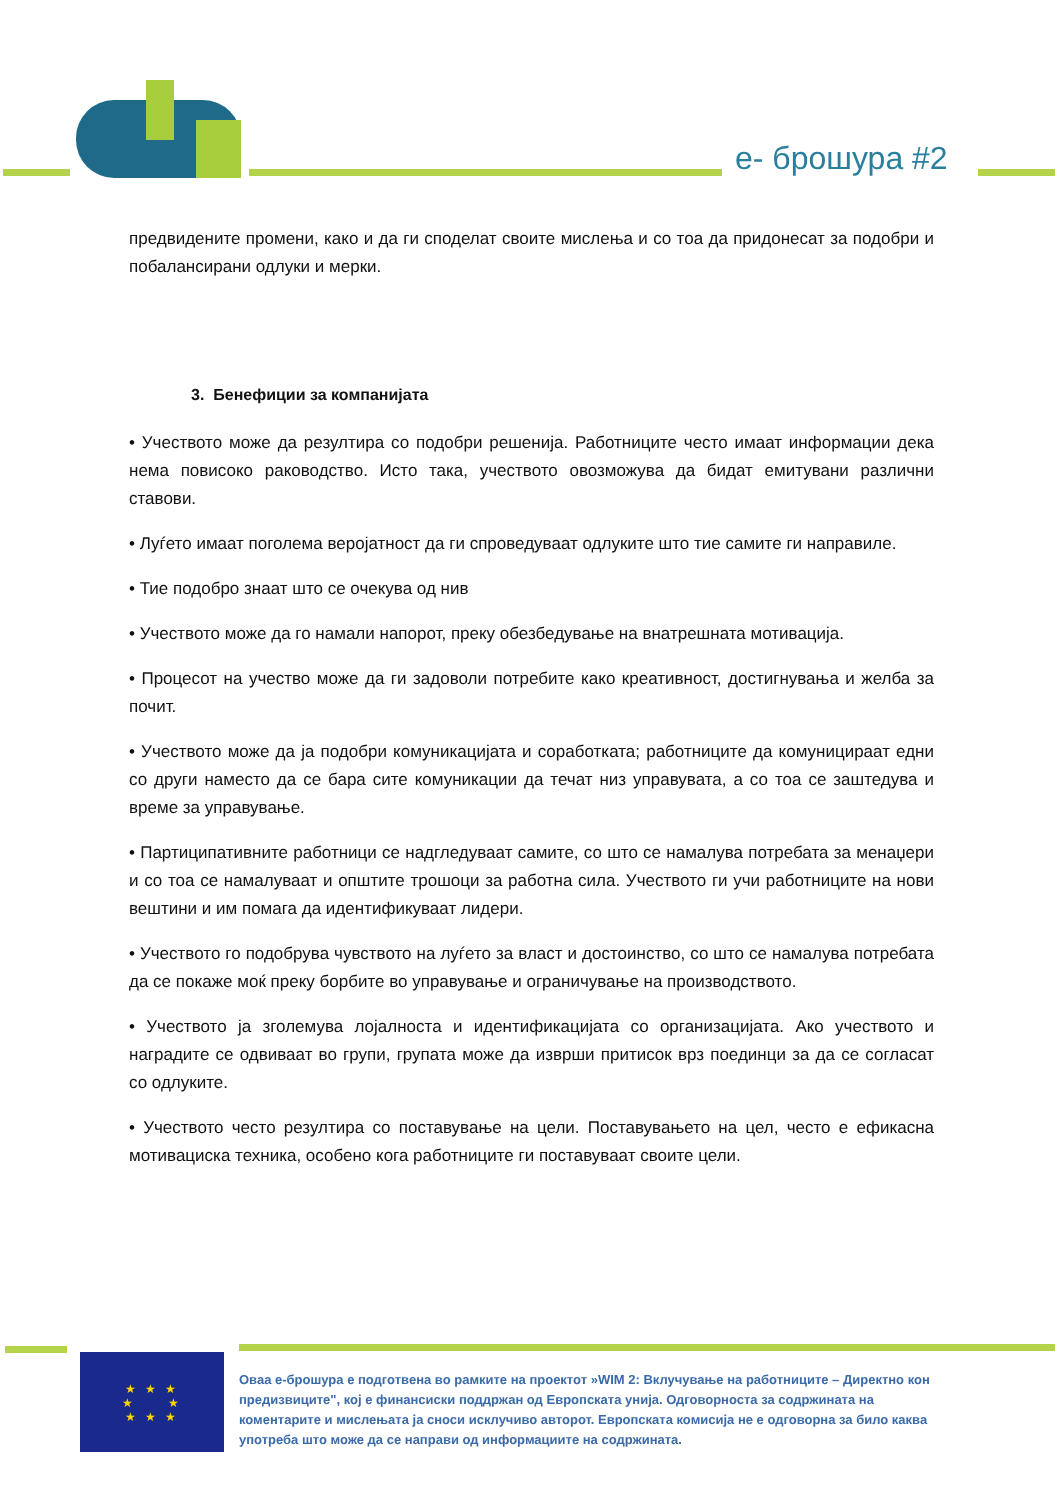e- брошура #2
предвидените промени, како и да ги споделат своите мислења и со тоа да придонесат за подобри и побалансирани одлуки и мерки.
3. Бенефиции за компанијата
• Учеството може да резултира со подобри решенија. Работниците често имаат информации дека нема повисоко раководство. Исто така, учеството овозможува да бидат емитувани различни ставови.
• Луѓето имаат поголема веројатност да ги спроведуваат одлуките што тие самите ги направиле.
• Тие подобро знаат што се очекува од нив
• Учеството може да го намали напорот, преку обезбедување на внатрешната мотивација.
• Процесот на учество може да ги задоволи потребите како креативност, достигнувања и желба за почит.
• Учеството може да ја подобри комуникацијата и соработката; работниците да комуницираат едни со други наместо да се бара сите комуникации да течат низ управувата, а со тоа се заштедува и време за управување.
• Партиципативните работници се надгледуваат самите, со што се намалува потребата за менаџери и со тоа се намалуваат и општите трошоци за работна сила. Учеството ги учи работниците на нови вештини и им помага да идентификуваат лидери.
• Учеството го подобрува чувството на луѓето за власт и достоинство, со што се намалува потребата да се покаже моќ преку борбите во управување и ограничување на производството.
• Учеството ја зголемува лојалноста и идентификацијата со организацијата. Ако учеството и наградите се одвиваат во групи, групата може да изврши притисок врз поединци за да се согласат со одлуките.
• Учеството често резултира со поставување на цели. Поставувањето на цел, често е ефикасна мотивациска техника, особено кога работниците ги поставуваат своите цели.
★ ★ ★
★ ★
★ ★ ★
Оваа е-брошура е подготвена во рамките на проектот »WIM 2: Вклучување на работниците – Директно кон предизвиците", кој е финансиски поддржан од Европската унија. Одговорноста за содржината на коментарите и мислењата ја сноси исклучиво авторот. Европската комисија не е одговорна за било каква употреба што може да се направи од информациите на содржината.